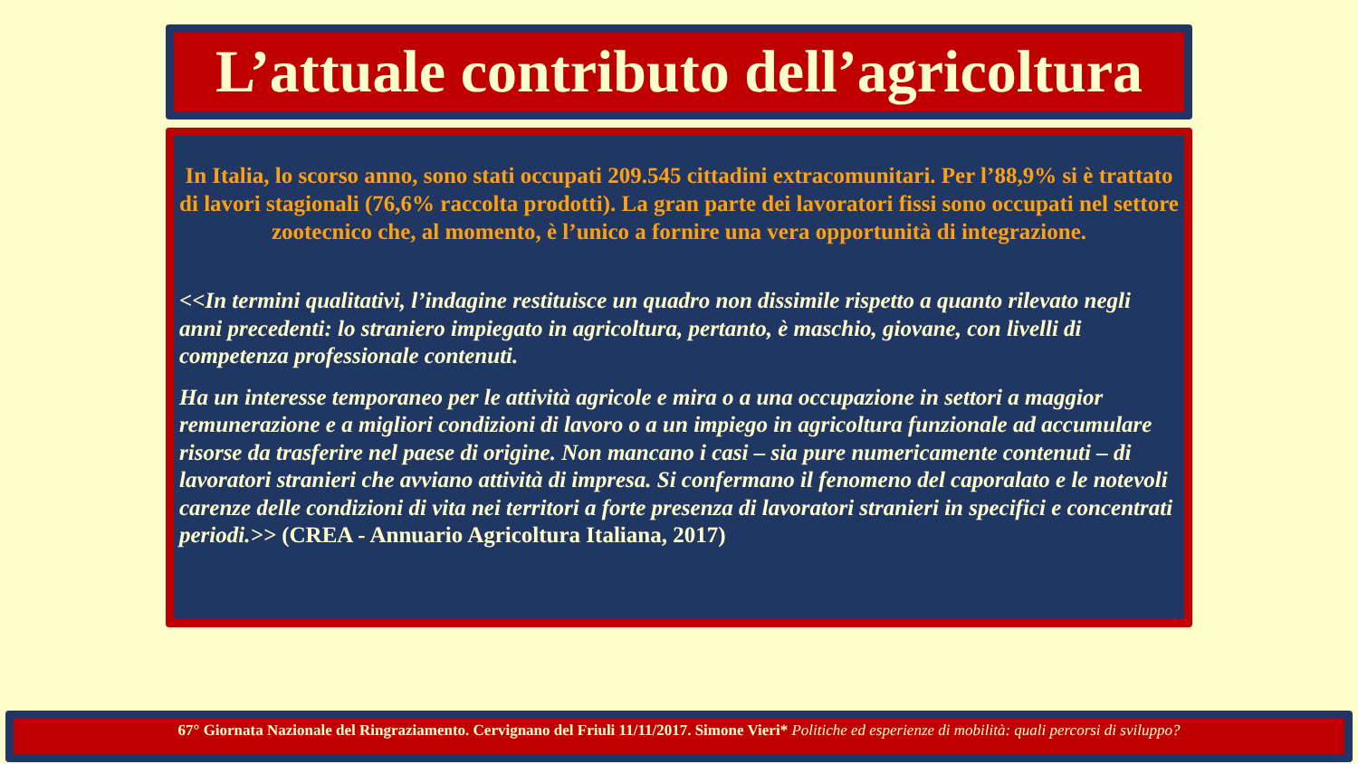L’attuale contributo dell’agricoltura
In Italia, lo scorso anno, sono stati occupati 209.545 cittadini extracomunitari. Per l’88,9% si è trattato di lavori stagionali (76,6% raccolta prodotti). La gran parte dei lavoratori fissi sono occupati nel settore zootecnico che, al momento, è l’unico a fornire una vera opportunità di integrazione.
<<In termini qualitativi, l’indagine restituisce un quadro non dissimile rispetto a quanto rilevato negli anni precedenti: lo straniero impiegato in agricoltura, pertanto, è maschio, giovane, con livelli di competenza professionale contenuti.
Ha un interesse temporaneo per le attività agricole e mira o a una occupazione in settori a maggior remunerazione e a migliori condizioni di lavoro o a un impiego in agricoltura funzionale ad accumulare risorse da trasferire nel paese di origine. Non mancano i casi – sia pure numericamente contenuti – di lavoratori stranieri che avviano attività di impresa. Si confermano il fenomeno del caporalato e le notevoli carenze delle condizioni di vita nei territori a forte presenza di lavoratori stranieri in specifici e concentrati periodi.>> (CREA - Annuario Agricoltura Italiana, 2017)
67° Giornata Nazionale del Ringraziamento. Cervignano del Friuli 11/11/2017. Simone Vieri* Politiche ed esperienze di mobilità: quali percorsi di sviluppo?